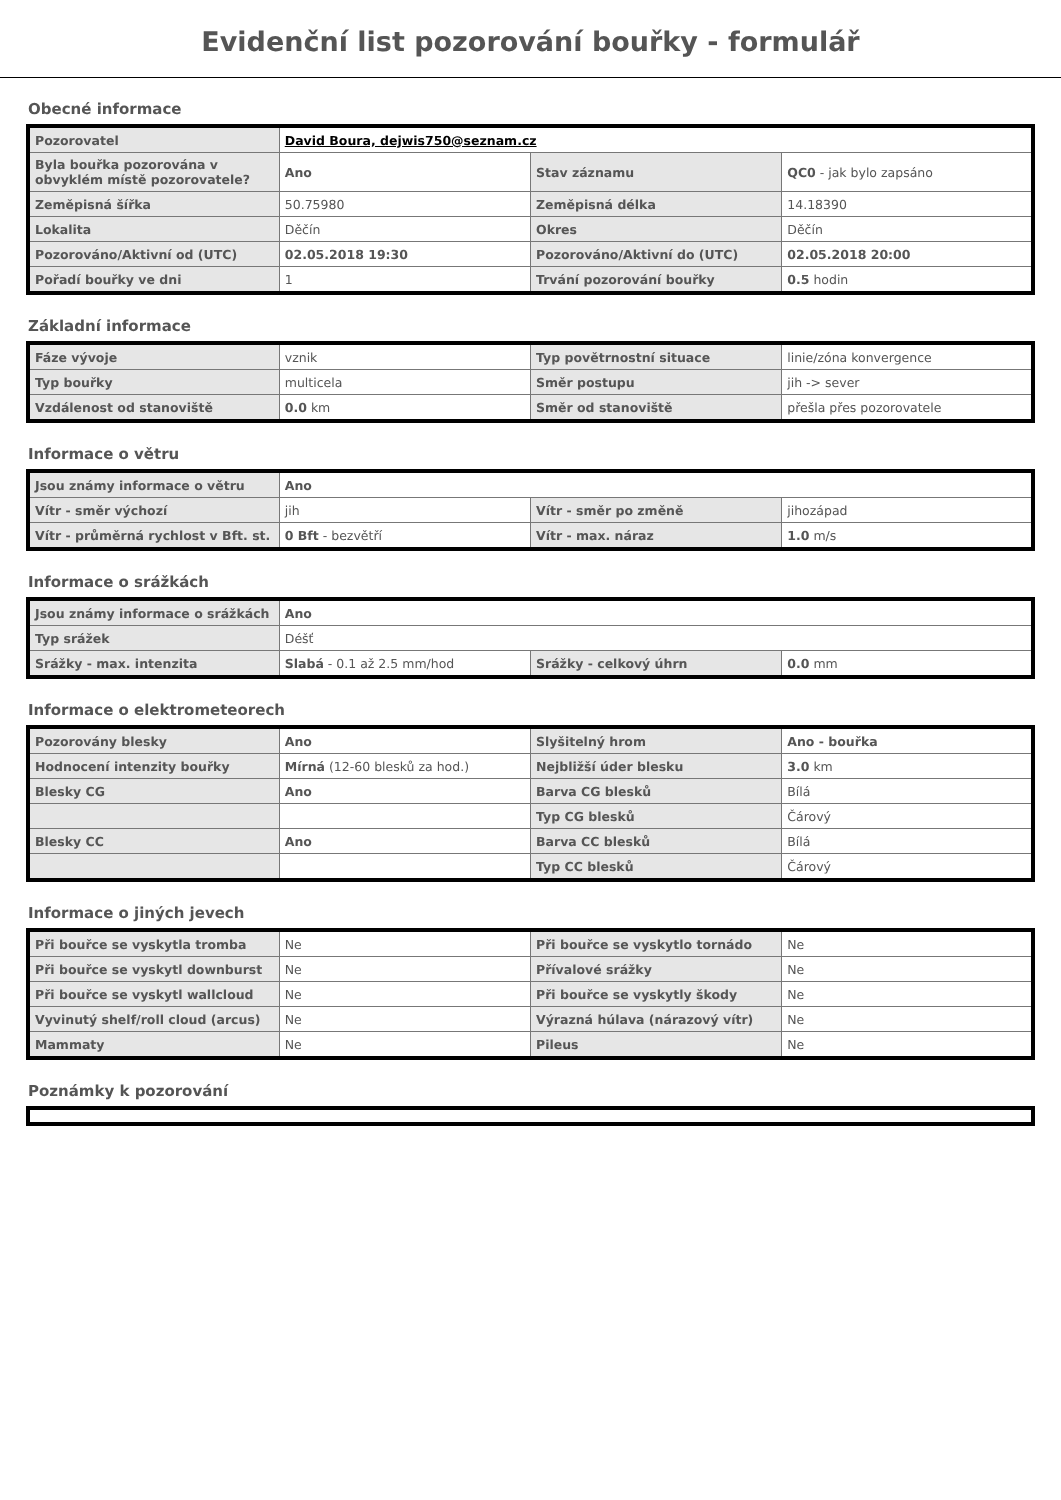Evidenční list pozorování bouřky - formulář
Obecné informace
| Pozorovatel | David Boura, dejwis750@seznam.cz | | |
| Byla bouřka pozorována v obvyklém místě pozorovatele? | Ano | Stav záznamu | QC0 - jak bylo zapsáno |
| Zeměpisná šířka | 50.75980 | Zeměpisná délka | 14.18390 |
| Lokalita | Děčín | Okres | Děčín |
| Pozorováno/Aktivní od (UTC) | 02.05.2018 19:30 | Pozorováno/Aktivní do (UTC) | 02.05.2018 20:00 |
| Pořadí bouřky ve dni | 1 | Trvání pozorování bouřky | 0.5 hodin |
Základní informace
| Fáze vývoje | vznik | Typ povětrnostní situace | linie/zóna konvergence |
| Typ bouřky | multicela | Směr postupu | jih -> sever |
| Vzdálenost od stanoviště | 0.0 km | Směr od stanoviště | přešla přes pozorovatele |
Informace o větru
| Jsou známy informace o větru | Ano | | |
| Vítr - směr výchozí | jih | Vítr - směr po změně | jihozápad |
| Vítr - průměrná rychlost v Bft. st. | 0 Bft - bezvětří | Vítr - max. náraz | 1.0 m/s |
Informace o srážkách
| Jsou známy informace o srážkách | Ano | | |
| Typ srážek | Déšť | | |
| Srážky - max. intenzita | Slabá - 0.1 až 2.5 mm/hod | Srážky - celkový úhrn | 0.0 mm |
Informace o elektrometeorech
| Pozorovány blesky | Ano | Slyšitelný hrom | Ano - bouřka |
| Hodnocení intenzity bouřky | Mírná (12-60 blesků za hod.) | Nejbližší úder blesku | 3.0 km |
| Blesky CG | Ano | Barva CG blesků | Bílá |
| | | Typ CG blesků | Čárový |
| Blesky CC | Ano | Barva CC blesků | Bílá |
| | | Typ CC blesků | Čárový |
Informace o jiných jevech
| Při bouřce se vyskytla tromba | Ne | Při bouřce se vyskytlo tornádo | Ne |
| Při bouřce se vyskytl downburst | Ne | Přívalové srážky | Ne |
| Při bouřce se vyskytl wallcloud | Ne | Při bouřce se vyskytly škody | Ne |
| Vyvinutý shelf/roll cloud (arcus) | Ne | Výrazná húlava (nárazový vítr) | Ne |
| Mammaty | Ne | Pileus | Ne |
Poznámky k pozorování